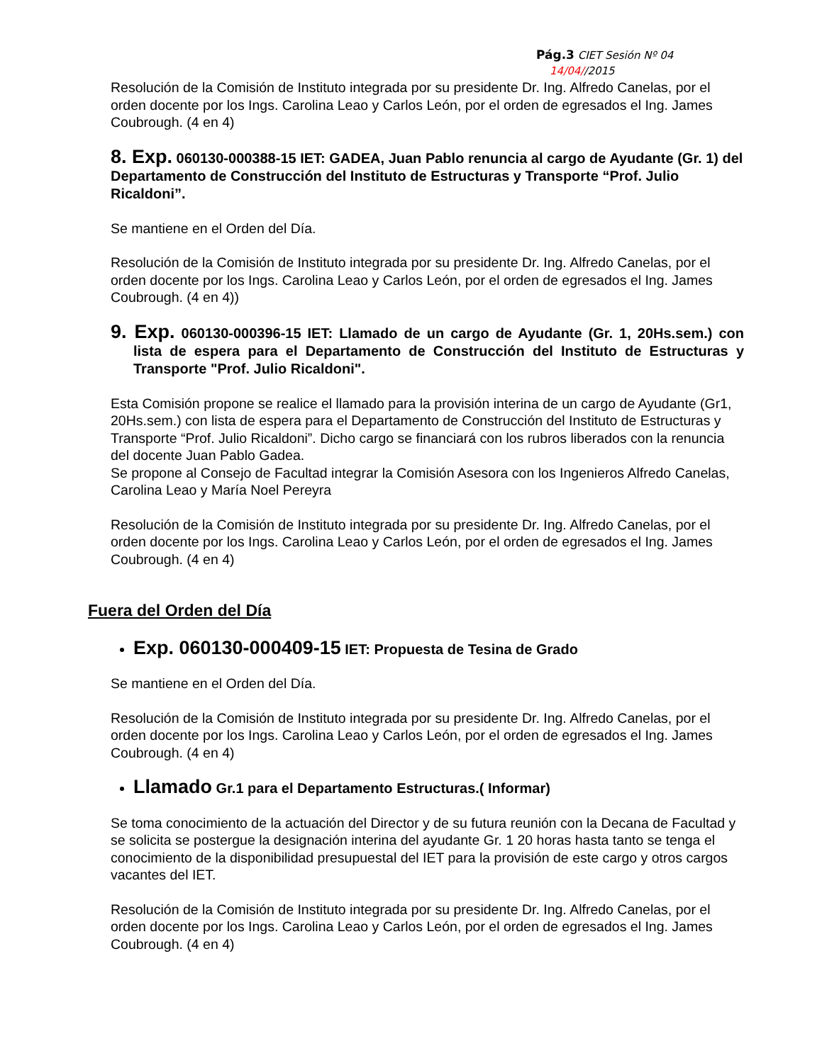Pág.3 CIET Sesión Nº 04
14/04//2015
Resolución de la Comisión de Instituto integrada por su presidente Dr. Ing. Alfredo Canelas, por el orden docente por los Ings. Carolina Leao y Carlos León, por el orden de egresados el Ing. James Coubrough. (4 en 4)
8. Exp. 060130-000388-15 IET: GADEA, Juan Pablo renuncia al cargo de Ayudante (Gr. 1) del Departamento de Construcción del Instituto de Estructuras y Transporte “Prof. Julio Ricaldoni”.
Se mantiene en el Orden del Día.
Resolución de la Comisión de Instituto integrada por su presidente Dr. Ing. Alfredo Canelas, por el orden docente por los Ings. Carolina Leao y Carlos León, por el orden de egresados el Ing. James Coubrough. (4 en 4))
9. Exp. 060130-000396-15 IET: Llamado de un cargo de Ayudante (Gr. 1, 20Hs.sem.) con lista de espera para el Departamento de Construcción del Instituto de Estructuras y Transporte "Prof. Julio Ricaldoni".
Esta Comisión propone se realice el llamado para la provisión interina de un cargo de Ayudante (Gr1, 20Hs.sem.) con lista de espera para el Departamento de Construcción del Instituto de Estructuras y Transporte “Prof. Julio Ricaldoni”. Dicho cargo se financiará con los rubros liberados con la renuncia del docente Juan Pablo Gadea.
Se propone al Consejo de Facultad integrar la Comisión Asesora con los Ingenieros Alfredo Canelas, Carolina Leao y María Noel Pereyra
Resolución de la Comisión de Instituto integrada por su presidente Dr. Ing. Alfredo Canelas, por el orden docente por los Ings. Carolina Leao y Carlos León, por el orden de egresados el Ing. James Coubrough. (4 en 4)
Fuera del Orden del Día
Exp. 060130-000409-15 IET: Propuesta de Tesina de Grado
Se mantiene en el Orden del Día.
Resolución de la Comisión de Instituto integrada por su presidente Dr. Ing. Alfredo Canelas, por el orden docente por los Ings. Carolina Leao y Carlos León, por el orden de egresados el Ing. James Coubrough. (4 en 4)
Llamado Gr.1 para el Departamento Estructuras.( Informar)
Se toma conocimiento de la actuación del Director y de su futura reunión con la Decana de Facultad y se solicita se postergue la designación interina del ayudante Gr. 1 20 horas hasta tanto se tenga el conocimiento de la disponibilidad presupuestal del IET para la provisión de este cargo y otros cargos vacantes del IET.
Resolución de la Comisión de Instituto integrada por su presidente Dr. Ing. Alfredo Canelas, por el orden docente por los Ings. Carolina Leao y Carlos León, por el orden de egresados el Ing. James Coubrough. (4 en 4)